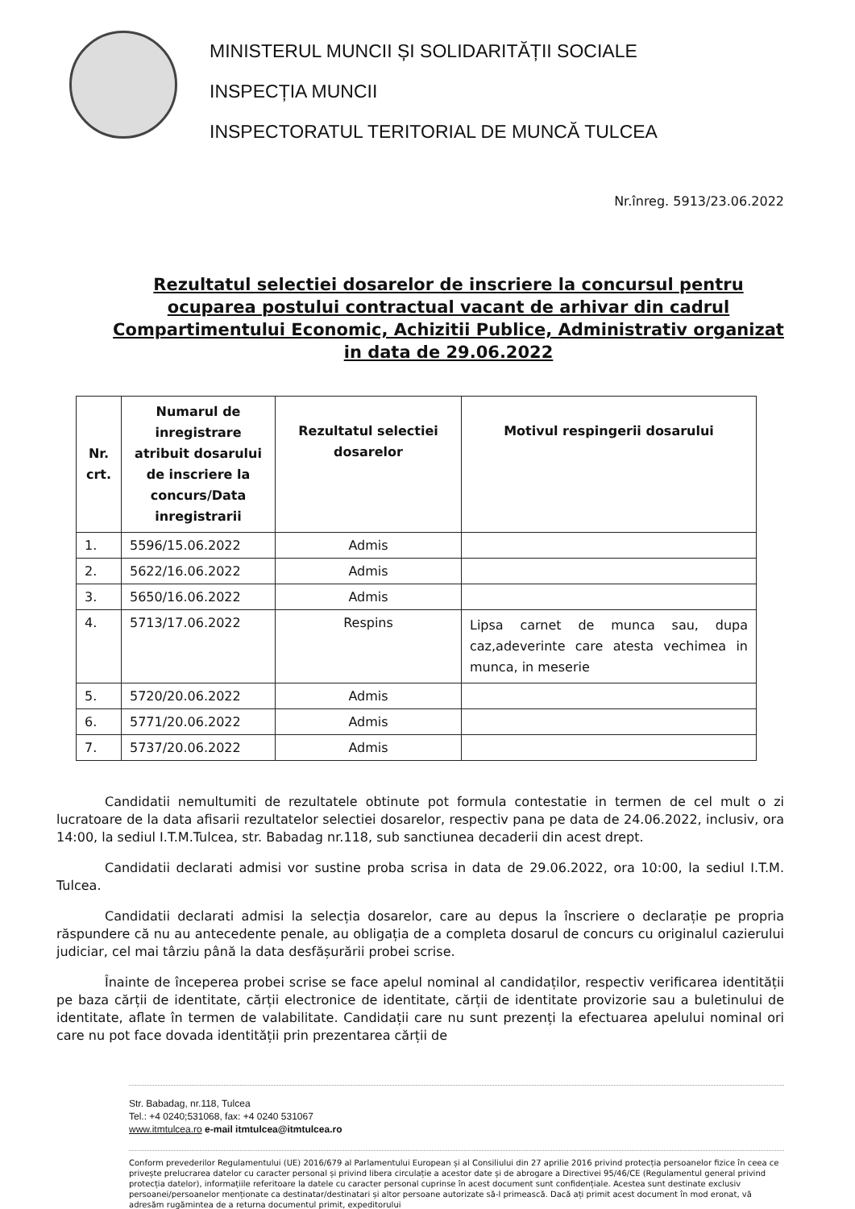MINISTERUL MUNCII ȘI SOLIDARITĂȚII SOCIALE
INSPECȚIA MUNCII
INSPECTORATUL TERITORIAL DE MUNCĂ TULCEA
Nr.înreg. 5913/23.06.2022
Rezultatul selectiei dosarelor de inscriere la concursul pentru ocuparea postului contractual vacant de arhivar din cadrul Compartimentului Economic, Achizitii Publice, Administrativ organizat in data de 29.06.2022
| Nr. crt. | Numarul de inregistrare atribuit dosarului de inscriere la concurs/Data inregistrarii | Rezultatul selectiei dosarelor | Motivul respingerii dosarului |
| --- | --- | --- | --- |
| 1. | 5596/15.06.2022 | Admis | |
| 2. | 5622/16.06.2022 | Admis | |
| 3. | 5650/16.06.2022 | Admis | |
| 4. | 5713/17.06.2022 | Respins | Lipsa carnet de munca sau, dupa caz,adeverinte care atesta vechimea in munca, in meserie |
| 5. | 5720/20.06.2022 | Admis | |
| 6. | 5771/20.06.2022 | Admis | |
| 7. | 5737/20.06.2022 | Admis | |
Candidatii nemultumiti de rezultatele obtinute pot formula contestatie in termen de cel mult o zi lucratoare de la data afisarii rezultatelor selectiei dosarelor, respectiv pana pe data de 24.06.2022, inclusiv, ora 14:00, la sediul I.T.M.Tulcea, str. Babadag nr.118, sub sanctiunea decaderii din acest drept.
Candidatii declarati admisi vor sustine proba scrisa in data de 29.06.2022, ora 10:00, la sediul I.T.M. Tulcea.
Candidatii declarati admisi la selecția dosarelor, care au depus la înscriere o declarație pe propria răspundere că nu au antecedente penale, au obligația de a completa dosarul de concurs cu originalul cazierului judiciar, cel mai târziu până la data desfășurării probei scrise.
Înainte de începerea probei scrise se face apelul nominal al candidaților, respectiv verificarea identității pe baza cărții de identitate, cărții electronice de identitate, cărții de identitate provizorie sau a buletinului de identitate, aflate în termen de valabilitate. Candidații care nu sunt prezenți la efectuarea apelului nominal ori care nu pot face dovada identității prin prezentarea cărții de
Str. Babadag, nr.118, Tulcea
Tel.: +4 0240;531068, fax: +4 0240 531067
www.itmtulcea.ro e-mail itmtulcea@itmtulcea.ro
Conform prevederilor Regulamentului (UE) 2016/679 al Parlamentului European și al Consiliului din 27 aprilie 2016 privind protecția persoanelor fizice în ceea ce privește prelucrarea datelor cu caracter personal și privind libera circulație a acestor date și de abrogare a Directivei 95/46/CE (Regulamentul general privind protecția datelor), informațiile referitoare la datele cu caracter personal cuprinse în acest document sunt confidențiale. Acestea sunt destinate exclusiv persoanei/persoanelor menționate ca destinatar/destinatari și altor persoane autorizate să-l primească. Dacă ați primit acest document în mod eronat, vă adresăm rugămintea de a returna documentul primit, expeditorului